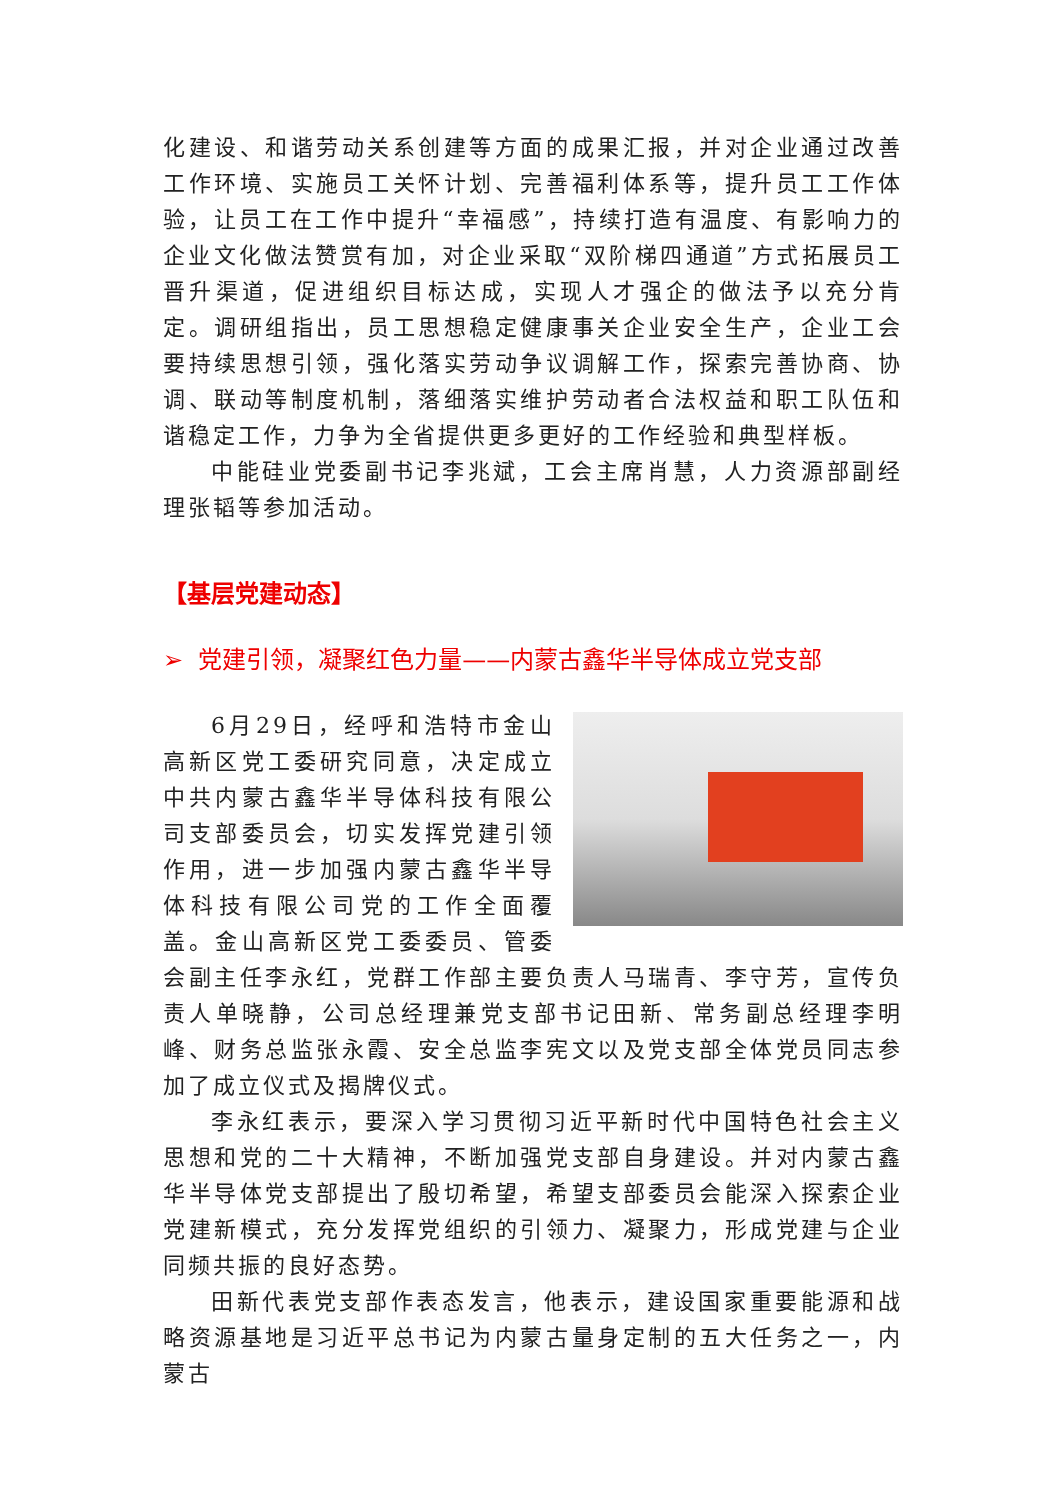化建设、和谐劳动关系创建等方面的成果汇报，并对企业通过改善工作环境、实施员工关怀计划、完善福利体系等，提升员工工作体验，让员工在工作中提升“幸福感”，持续打造有温度、有影响力的企业文化做法赞赏有加，对企业采取“双阶梯四通道”方式拓展员工晋升渠道，促进组织目标达成，实现人才强企的做法予以充分肯定。调研组指出，员工思想稳定健康事关企业安全生产，企业工会要持续思想引领，强化落实劳动争议调解工作，探索完善协商、协调、联动等制度机制，落细落实维护劳动者合法权益和职工队伍和谐稳定工作，力争为全省提供更多更好的工作经验和典型样板。
中能硅业党委副书记李兆斌，工会主席肖慧，人力资源部副经理张韬等参加活动。
【基层党建动态】
➢ 党建引领，凝聚红色力量——内蒙古鑫华半导体成立党支部
6月29日，经呼和浩特市金山高新区党工委研究同意，决定成立中共内蒙古鑫华半导体科技有限公司支部委员会，切实发挥党建引领作用，进一步加强内蒙古鑫华半导体科技有限公司党的工作全面覆盖。金山高新区党工委委员、管委会副主任李永红，党群工作部主要负责人马瑞青、李守芳，宣传负责人单晓静，公司总经理兼党支部书记田新、常务副总经理李明峰、财务总监张永霞、安全总监李宪文以及党支部全体党员同志参加了成立仪式及揭牌仪式。
李永红表示，要深入学习贯彻习近平新时代中国特色社会主义思想和党的二十大精神，不断加强党支部自身建设。并对内蒙古鑫华半导体党支部提出了殷切希望，希望支部委员会能深入探索企业党建新模式，充分发挥党组织的引领力、凝聚力，形成党建与企业同频共振的良好态势。
田新代表党支部作表态发言，他表示，建设国家重要能源和战略资源基地是习近平总书记为内蒙古量身定制的五大任务之一，内蒙古